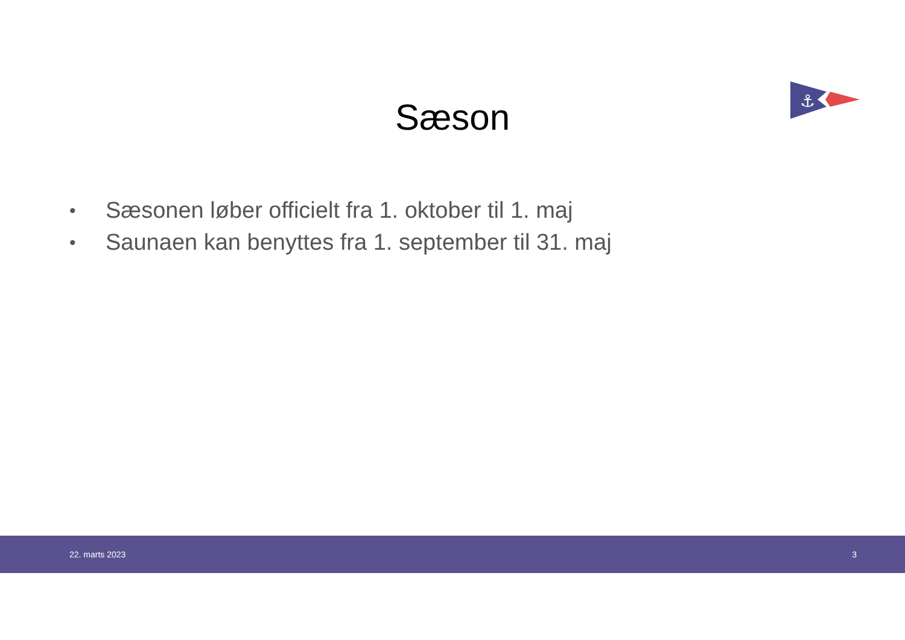⚓
Sæson
• Sæsonen løber officielt fra 1. oktober til 1. maj
• Saunaen kan benyttes fra 1. september til 31. maj
22. marts 2023 3